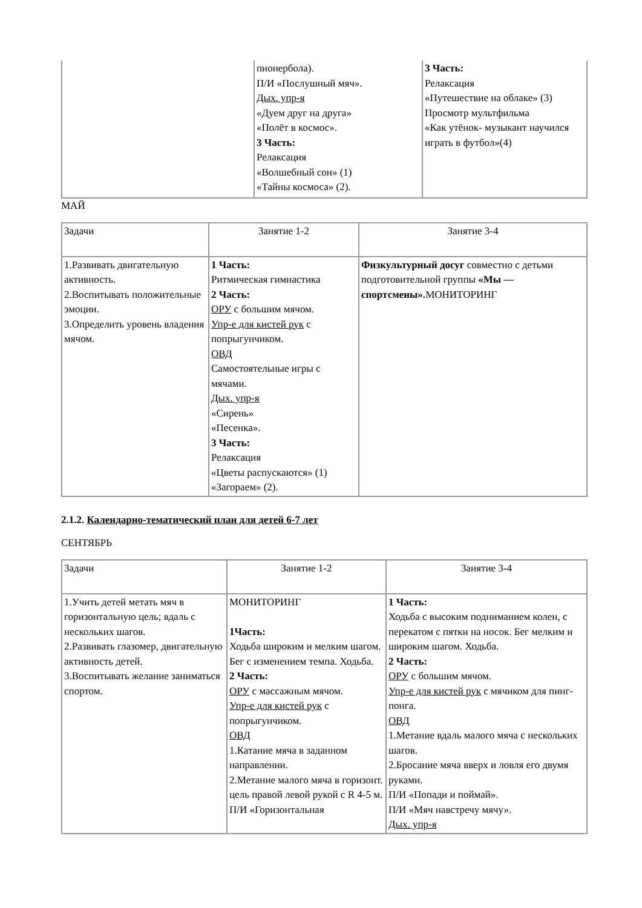| | пионербола). П/И «Послушный мяч». Дых. упр-я «Дуем друг на друга» «Полёт в космос». 3 Часть: Релаксация «Волшебный сон» (1) «Тайны космоса» (2). | 3 Часть: Релаксация «Путешествие на облаке» (3) Просмотр мультфильма «Как утёнок- музыкант научился играть в футбол»(4) |
МАЙ
| Задачи | Занятие 1-2 | Занятие 3-4 |
| 1.Развивать двигательную активность. 2.Воспитывать положительные эмоции. 3.Определить уровень владения мячом. | 1 Часть: Ритмическая гимнастика 2 Часть: ОРУ с большим мячом. Упр-е для кистей рук с попрыгунчиком. ОВД Самостоятельные игры с мячами. Дых. упр-я «Сирень» «Песенка». 3 Часть: Релаксация «Цветы распускаются» (1) «Загораем» (2). | Физкультурный досуг совместно с детьми подготовительной группы «Мы — спортсмены». МОНИТОРИНГ |
2.1.2. Календарно-тематический план для детей 6-7 лет
СЕНТЯБРЬ
| Задачи | Занятие 1-2 | Занятие 3-4 |
| 1.Учить детей метать мяч в горизонтальную цель; вдаль с нескольких шагов. 2.Развивать глазомер, двигательную активность детей. 3.Воспитывать желание заниматься спортом. | МОНИТОРИНГ 1Часть: Ходьба широким и мелким шагом. Бег с изменением темпа. Ходьба. 2 Часть: ОРУ с массажным мячом. Упр-е для кистей рук с попрыгунчиком. ОВД 1.Катание мяча в заданном направлении. 2.Метание малого мяча в горизонт. цель правой левой рукой с R 4-5 м. П/И «Горизонтальная | 1 Часть: Ходьба с высоким подниманием колен, с перекатом с пятки на носок. Бег мелким и широким шагом. Ходьба. 2 Часть: ОРУ с большим мячом. Упр-е для кистей рук с мячиком для пинг-понга. ОВД 1.Метание вдаль малого мяча с нескольких шагов. 2.Бросание мяча вверх и ловля его двумя руками. П/И «Попади и поймай». П/И «Мяч навстречу мячу». Дых. упр-я |